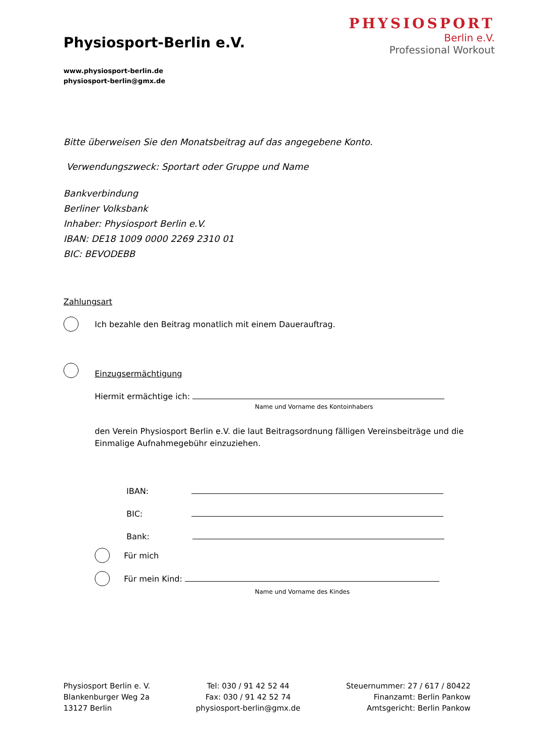PHYSIOSPORT
Berlin e.V.
Professional Workout
Physiosport-Berlin e.V.
www.physiosport-berlin.de
physiosport-berlin@gmx.de
Bitte überweisen Sie den Monatsbeitrag auf das angegebene Konto.
Verwendungszweck: Sportart oder Gruppe und Name
Bankverbindung
Berliner Volksbank
Inhaber: Physiosport Berlin e.V.
IBAN: DE18 1009 0000 2269 2310 01
BIC: BEVODEBB
Zahlungsart
Ich bezahle den Beitrag monatlich mit einem Dauerauftrag.
Einzugsermächtigung
Hiermit ermächtige ich:
Name und Vorname des Kontoinhabers
den Verein Physiosport Berlin e.V. die laut Beitragsordnung fälligen Vereinsbeiträge und die Einmalige Aufnahmegebühr einzuziehen.
IBAN:
BIC:
Bank:
Für mich
Für mein Kind:
Name und Vorname des Kindes
Physiosport Berlin e. V.
Blankenburger Weg 2a
13127 Berlin
Tel: 030 / 91 42 52 44
Fax: 030 / 91 42 52 74
physiosport-berlin@gmx.de
Steuernummer: 27 / 617 / 80422
Finanzamt: Berlin Pankow
Amtsgericht: Berlin Pankow